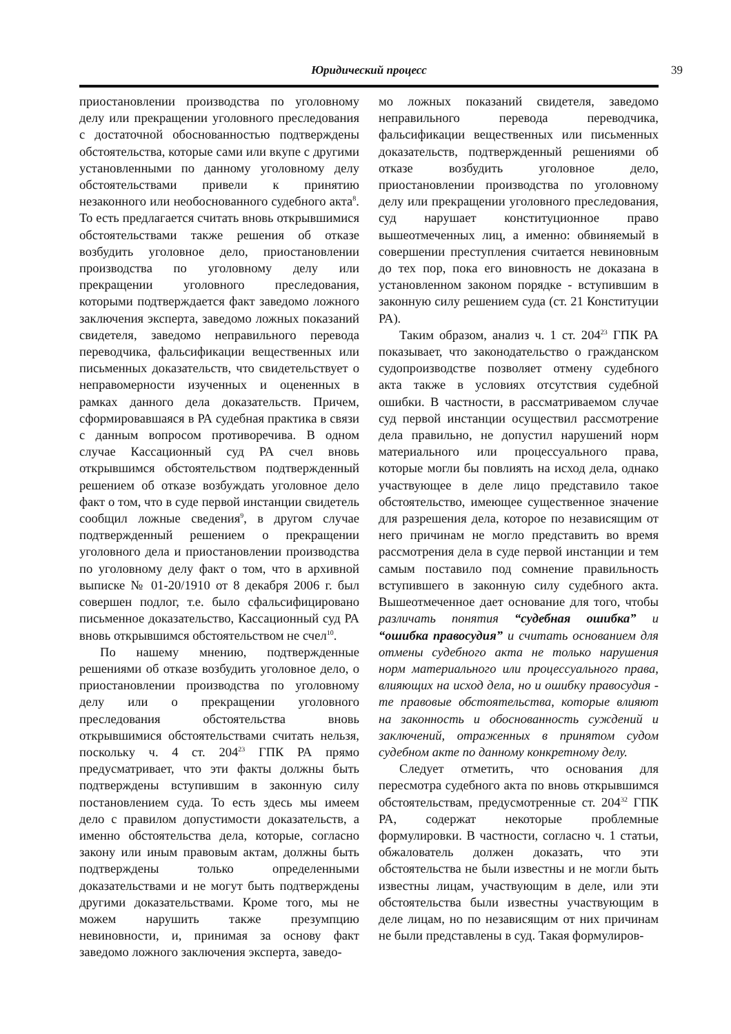Юридический процесс 39
приостановлении производства по уголовному делу или прекращении уголовного преследования с достаточной обоснованностью подтверждены обстоятельства, которые сами или вкупе с другими установленными по данному уголовному делу обстоятельствами привели к принятию незаконного или необоснованного судебного акта<sup>8</sup>. То есть предлагается считать вновь открывшимися обстоятельствами также решения об отказе возбудить уголовное дело, приостановлении производства по уголовному делу или прекращении уголовного преследования, которыми подтверждается факт заведомо ложного заключения эксперта, заведомо ложных показаний свидетеля, заведомо неправильного перевода переводчика, фальсификации вещественных или письменных доказательств, что свидетельствует о неправомерности изученных и оцененных в рамках данного дела доказательств. Причем, сформировавшаяся в РА судебная практика в связи с данным вопросом противоречива. В одном случае Кассационный суд РА счел вновь открывшимся обстоятельством подтвержденный решением об отказе возбуждать уголовное дело факт о том, что в суде первой инстанции свидетель сообщил ложные сведения<sup>9</sup>, в другом случае подтвержденный решением о прекращении уголовного дела и приостановлении производства по уголовному делу факт о том, что в архивной выписке № 01-20/1910 от 8 декабря 2006 г. был совершен подлог, т.е. было сфальсифицировано письменное доказательство, Кассационный суд РА вновь открывшимся обстоятельством не счел<sup>10</sup>.
По нашему мнению, подтвержденные решениями об отказе возбудить уголовное дело, о приостановлении производства по уголовному делу или о прекращении уголовного преследования обстоятельства вновь открывшимися обстоятельствами считать нельзя, поскольку ч. 4 ст. 204<sup>23</sup> ГПК РА прямо предусматривает, что эти факты должны быть подтверждены вступившим в законную силу постановлением суда. То есть здесь мы имеем дело с правилом допустимости доказательств, а именно обстоятельства дела, которые, согласно закону или иным правовым актам, должны быть подтверждены только определенными доказательствами и не могут быть подтверждены другими доказательствами. Кроме того, мы не можем нарушить также презумпцию невиновности, и, принимая за основу факт заведомо ложного заключения эксперта, заведо-
мо ложных показаний свидетеля, заведомо неправильного перевода переводчика, фальсификации вещественных или письменных доказательств, подтвержденный решениями об отказе возбудить уголовное дело, приостановлении производства по уголовному делу или прекращении уголовного преследования, суд нарушает конституционное право вышеотмеченных лиц, а именно: обвиняемый в совершении преступления считается невиновным до тех пор, пока его виновность не доказана в установленном законом порядке - вступившим в законную силу решением суда (ст. 21 Конституции РА).
Таким образом, анализ ч. 1 ст. 204<sup>23</sup> ГПК РА показывает, что законодательство о гражданском судопроизводстве позволяет отмену судебного акта также в условиях отсутствия судебной ошибки. В частности, в рассматриваемом случае суд первой инстанции осуществил рассмотрение дела правильно, не допустил нарушений норм материального или процессуального права, которые могли бы повлиять на исход дела, однако участвующее в деле лицо представило такое обстоятельство, имеющее существенное значение для разрешения дела, которое по независящим от него причинам не могло представить во время рассмотрения дела в суде первой инстанции и тем самым поставило под сомнение правильность вступившего в законную силу судебного акта. Вышеотмеченное дает основание для того, чтобы различать понятия “судебная ошибка” и “ошибка правосудия” и считать основанием для отмены судебного акта не только нарушения норм материального или процессуального права, влияющих на исход дела, но и ошибку правосудия - те правовые обстоятельства, которые влияют на законность и обоснованность суждений и заключений, отраженных в принятом судом судебном акте по данному конкретному делу.
Следует отметить, что основания для пересмотра судебного акта по вновь открывшимся обстоятельствам, предусмотренные ст. 204<sup>32</sup> ГПК РА, содержат некоторые проблемные формулировки. В частности, согласно ч. 1 статьи, обжалователь должен доказать, что эти обстоятельства не были известны и не могли быть известны лицам, участвующим в деле, или эти обстоятельства были известны участвующим в деле лицам, но по независящим от них причинам не были представлены в суд. Такая формулиров-